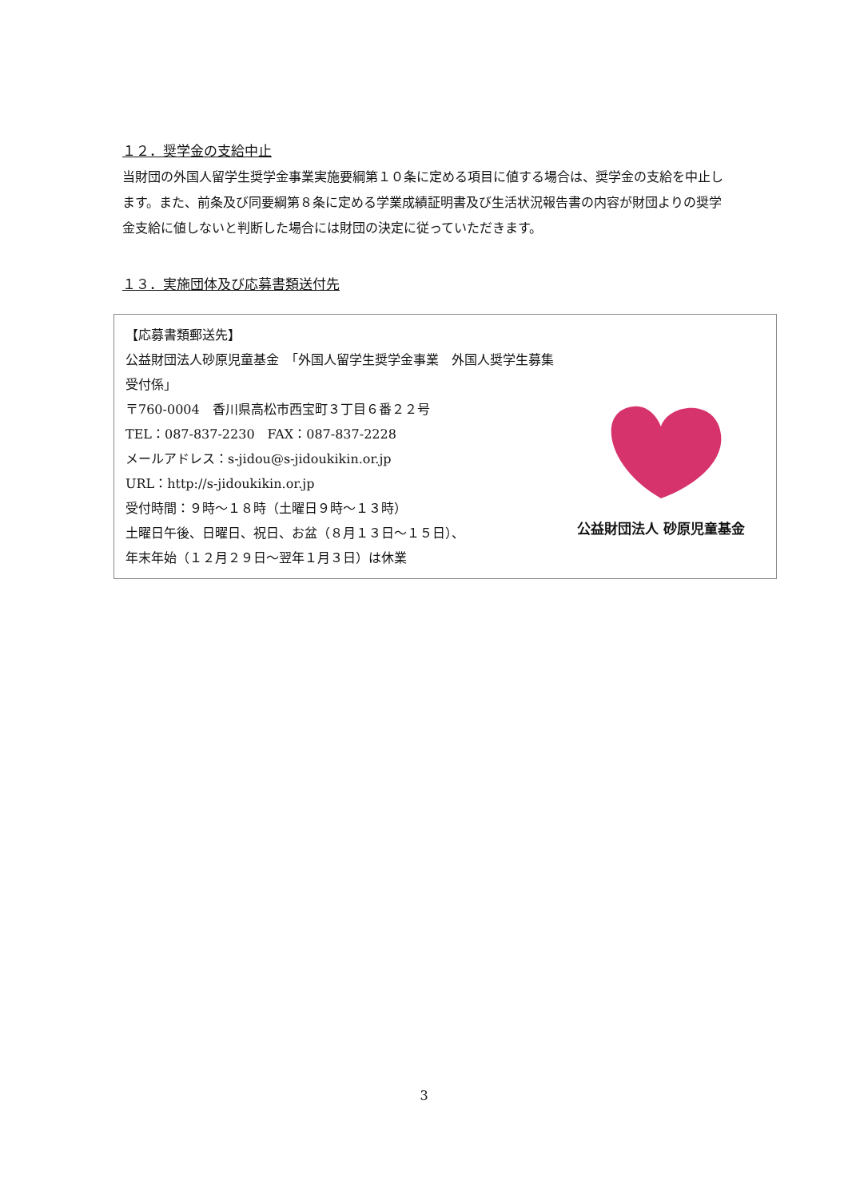１２．奨学金の支給中止
当財団の外国人留学生奨学金事業実施要綱第１０条に定める項目に値する場合は、奨学金の支給を中止します。また、前条及び同要綱第８条に定める学業成績証明書及び生活状況報告書の内容が財団よりの奨学金支給に値しないと判断した場合には財団の決定に従っていただきます。
１３．実施団体及び応募書類送付先
【応募書類郵送先】
公益財団法人砂原児童基金　「外国人留学生奨学金事業　外国人奨学生募集受付係」
〒760-0004　香川県高松市西宝町３丁目６番２２号
TEL：087-837-2230　FAX：087-837-2228
メールアドレス：s-jidou@s-jidoukikin.or.jp
URL：http://s-jidoukikin.or.jp
受付時間：９時～１８時（土曜日９時～１３時）
土曜日午後、日曜日、祝日、お盆（８月１３日～１５日）、
年末年始（１２月２９日～翌年１月３日）は休業
公益財団法人 砂原児童基金
3